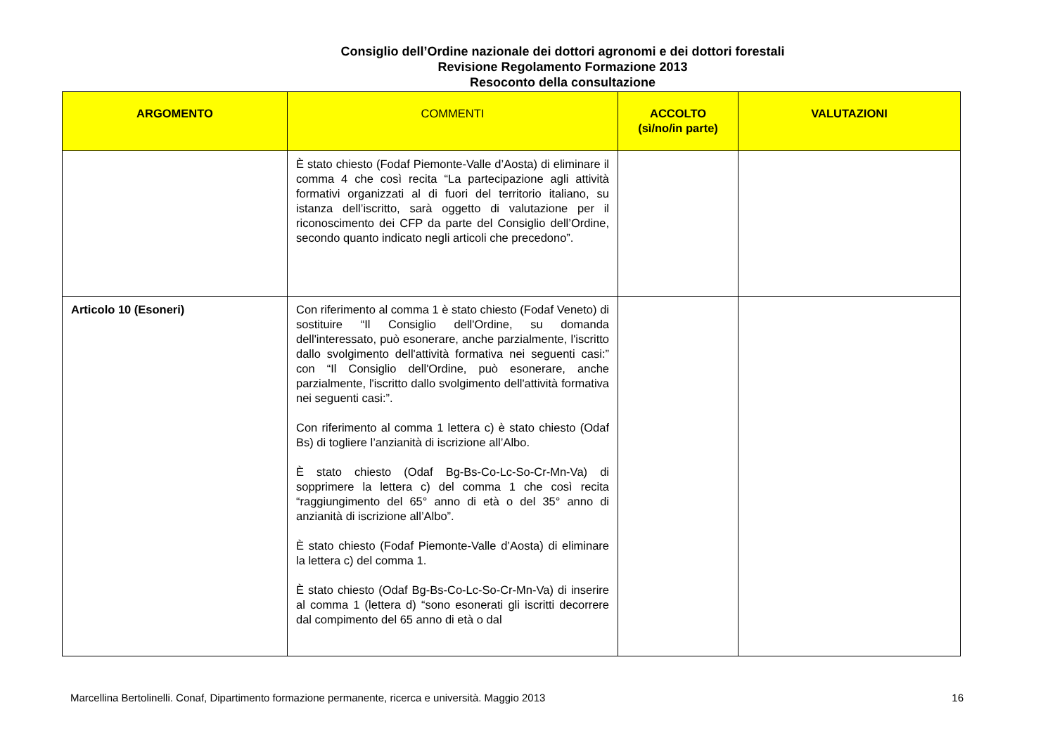Consiglio dell’Ordine nazionale dei dottori agronomi e dei dottori forestali
Revisione Regolamento Formazione 2013
Resoconto della consultazione
| ARGOMENTO | COMMENTI | ACCOLTO (sì/no/in parte) | VALUTAZIONI |
| --- | --- | --- | --- |
| | È stato chiesto (Fodaf Piemonte-Valle d’Aosta) di eliminare il comma 4 che così recita “La partecipazione agli attività formativi organizzati al di fuori del territorio italiano, su istanza dell’iscritto, sarà oggetto di valutazione per il riconoscimento dei CFP da parte del Consiglio dell’Ordine, secondo quanto indicato negli articoli che precedono”. | | |
| Articolo 10 (Esoneri) | Con riferimento al comma 1 è stato chiesto (Fodaf Veneto) di sostituire “Il Consiglio dell'Ordine, su domanda dell'interessato, può esonerare, anche parzialmente, l'iscritto dallo svolgimento dell'attività formativa nei seguenti casi:” con “Il Consiglio dell'Ordine, può esonerare, anche parzialmente, l'iscritto dallo svolgimento dell'attività formativa nei seguenti casi:”. Con riferimento al comma 1 lettera c) è stato chiesto (Odaf Bs) di togliere l’anzianità di iscrizione all’Albo. È stato chiesto (Odaf Bg-Bs-Co-Lc-So-Cr-Mn-Va) di sopprimere la lettera c) del comma 1 che così recita “raggiungimento del 65° anno di età o del 35° anno di anzianità di iscrizione all’Albo”. È stato chiesto (Fodaf Piemonte-Valle d’Aosta) di eliminare la lettera c) del comma 1. È stato chiesto (Odaf Bg-Bs-Co-Lc-So-Cr-Mn-Va) di inserire al comma 1 (lettera d) “sono esonerati gli iscritti decorrere dal compimento del 65 anno di età o dal | | |
Marcellina Bertolinelli. Conaf, Dipartimento formazione permanente, ricerca e università. Maggio 2013 16